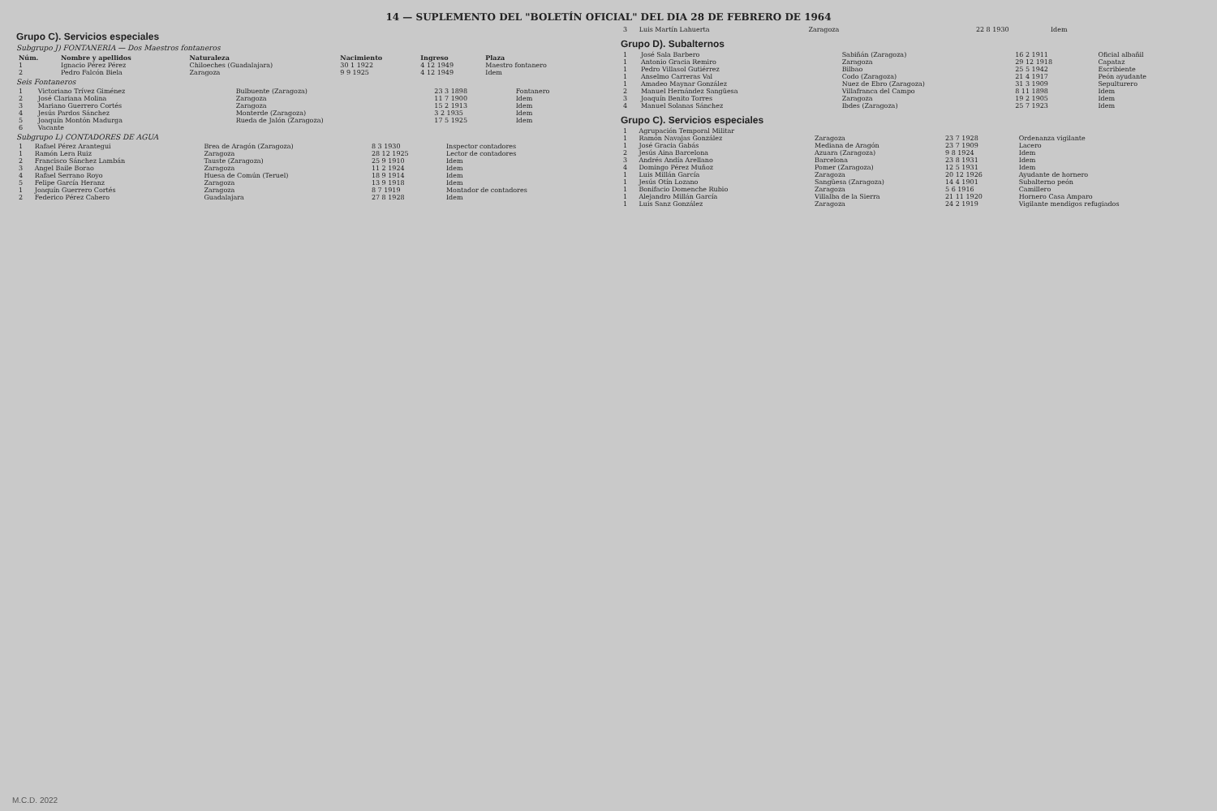14 — SUPLEMENTO DEL "BOLETÍN OFICIAL" DEL DIA 28 DE FEBRERO DE 1964
Grupo C). Servicios especiales
Subgrupo J) FONTANERIA — Dos Maestros fontaneros
| Núm. | Nombre y apellidos | Naturaleza | Nacimiento | Ingreso | Plaza |
| --- | --- | --- | --- | --- | --- |
| 1 | Ignacio Pérez Pérez | Chiloeches (Guadalajara) | 30 1 1922 | 4 12 1949 | Maestro fontanero |
| 2 | Pedro Falcón Biela | Zaragoza | 9 9 1925 | 4 12 1949 | Idem |
Seis Fontaneros
| 1 | Victoriano Trívez Giménez | Bulbuente (Zaragoza) | 23 3 1898 | Fontanero |
| 2 | José Clariana Molina | Zaragoza | 11 7 1900 | Idem |
| 3 | Mariano Guerrero Cortés | Zaragoza | 15 2 1913 | Idem |
| 4 | Jesús Pardos Sánchez | Monterde (Zaragoza) | 3 2 1935 | Idem |
| 5 | Joaquín Montón Madurga | Rueda de Jalón (Zaragoza) | 17 5 1925 | Idem |
| 6 | Vacante | | | |
Subgrupo L) CONTADORES DE AGUA
| 1 | Rafael Pérez Arantegui | Brea de Aragón (Zaragoza) | 8 3 1930 | Inspector contadores |
| 1 | Ramón Lera Ruiz | Zaragoza | 28 12 1925 | Lector de contadores |
| 2 | Francisco Sánchez Lambán | Tauste (Zaragoza) | 25 9 1910 | Idem |
| 3 | Angel Baile Borao | Zaragoza | 11 2 1924 | Idem |
| 4 | Rafael Serrano Royo | Huesa de Común (Teruel) | 18 9 1914 | Idem |
| 5 | Felipe García Heranz | Zaragoza | 13 9 1918 | Idem |
| 1 | Joaquín Guerrero Cortés | Zaragoza | 8 7 1919 | Montador de contadores |
| 2 | Federico Pérez Cabero | Guadalajara | 27 8 1928 | Idem |
| 3 | Luis Martín Lahuerta | Zaragoza | 22 8 1930 | Idem |
Grupo D). Subalternos
| 1 | José Sala Barbero | Sabiñán (Zaragoza) | 16 2 1911 | Oficial albañil |
| 1 | Antonio Gracia Remiro | Zaragoza | 29 12 1918 | Capataz |
| 1 | Pedro Villasol Gutiérrez | Bilbao | 25 5 1942 | Escribiente |
| 1 | Anselmo Carreras Val | Codo (Zaragoza) | 21 4 1917 | Peón ayudante |
| 1 | Amadeo Maynar González | Nuez de Ebro (Zaragoza) | 31 3 1909 | Sepulturero |
| 2 | Manuel Hernández Sangüesa | Villafranca del Campo | 8 11 1898 | Idem |
| 3 | Joaquín Benito Torres | Zaragoza | 19 2 1905 | Idem |
| 4 | Manuel Solanas Sánchez | Ibdes (Zaragoza) | 25 7 1923 | Idem |
Grupo C). Servicios especiales
| 1 | Agrupación Temporal Militar | | | |
| 1 | Ramón Navajas González | Zaragoza | 23 7 1928 | Ordenanza vigilante |
| 1 | José Gracia Gabás | Mediana de Aragón | 23 7 1909 | Lacero |
| 2 | Jesús Aina Barcelona | Azuara (Zaragoza) | 9 8 1924 | Idem |
| 3 | Andrés Andía Arellano | Barcelona | 23 8 1931 | Idem |
| 4 | Domingo Pérez Muñoz | Pomer (Zaragoza) | 12 5 1931 | Idem |
| 1 | Luis Millán García | Zaragoza | 20 12 1926 | Ayudante de hornero |
| 1 | Jesús Otín Lozano | Sangüesa (Zaragoza) | 14 4 1901 | Subalterno peón |
| 1 | Bonifacio Domenche Rubio | Zaragoza | 5 6 1916 | Camillero |
| 1 | Alejandro Millán García | Villalba de la Sierra | 21 11 1920 | Hornero Casa Amparo |
| 1 | Luis Sanz González | Zaragoza | 24 2 1919 | Vigilante mendigos refugiados |
M.C.D. 2022